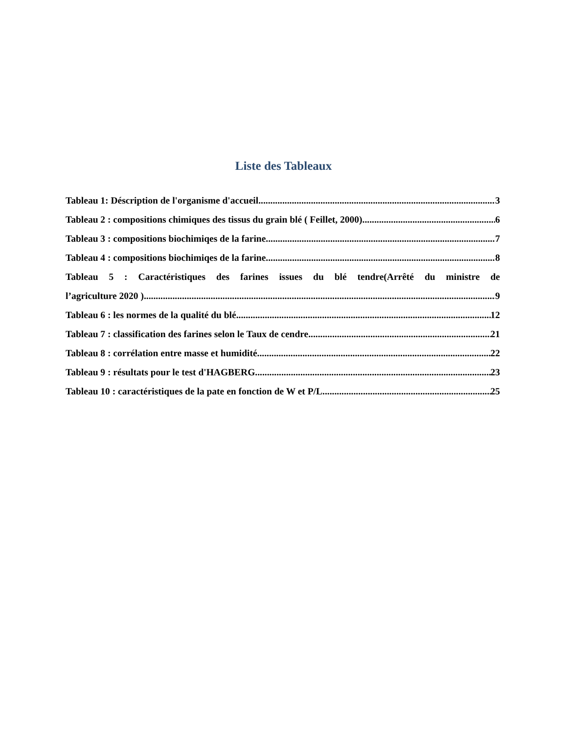Liste des Tableaux
Tableau 1: Déscription de l'organisme d'accueil 3
Tableau 2 : compositions chimiques des tissus du grain blé ( Feillet, 2000) 6
Tableau 3 : compositions biochimiqes de la farine 7
Tableau 4 : compositions biochimiqes de la farine 8
Tableau 5 : Caractéristiques des farines issues du blé tendre(Arrêté du ministre de
l’agriculture 2020 ) 9
Tableau 6 : les normes de la qualité du blé 12
Tableau 7 : classification des farines selon le Taux de cendre 21
Tableau 8 : corrélation entre masse et humidité 22
Tableau 9 : résultats pour le test d'HAGBERG 23
Tableau 10 : caractéristiques de la pate en fonction de W et P/L 25